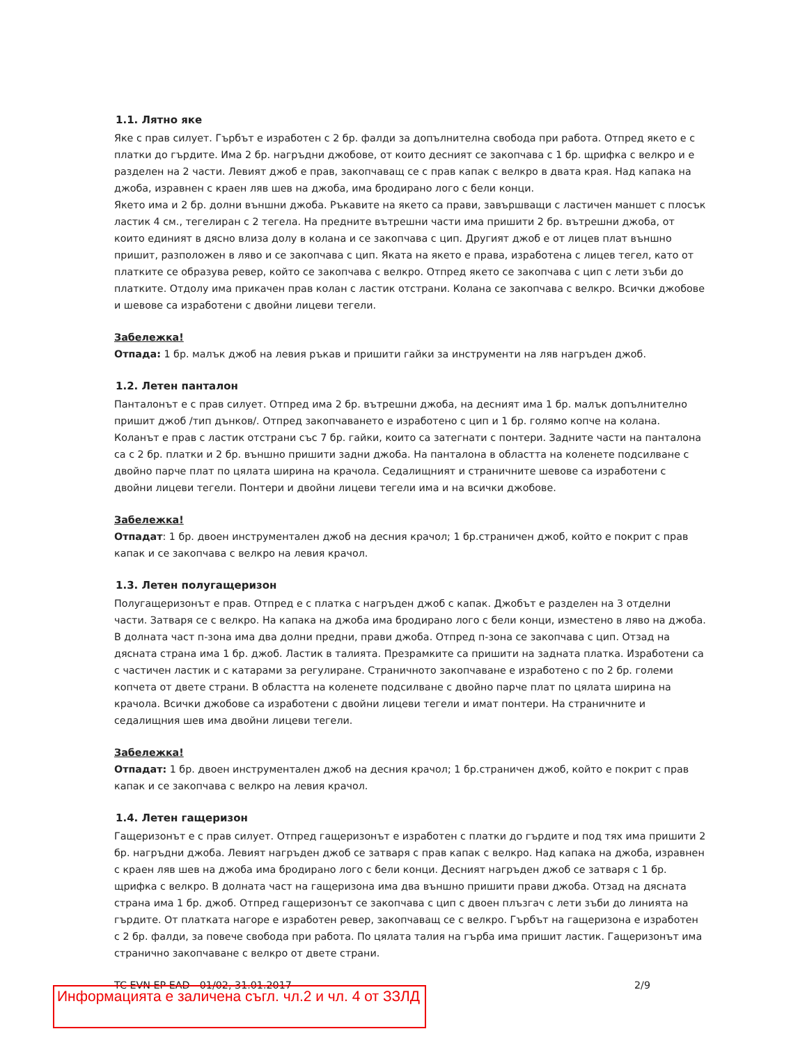1.1. Лятно яке
Яке с прав силует. Гърбът е изработен с 2 бр. фалди за допълнителна свобода при работа. Отпред якето е с платки до гърдите. Има 2 бр. нагръдни джобове, от които десният се закопчава с 1 бр. щрифка с велкро и е разделен на 2 части. Левият джоб е прав, закопчаващ се с прав капак с велкро в двата края. Над капака на джоба, изравнен с краен ляв шев на джоба, има бродирано лого с бели конци.
Якето има и 2 бр. долни външни джоба. Ръкавите на якето са прави, завършващи с ластичен маншет с плосък ластик 4 см., тегелиран с 2 тегела. На предните вътрешни части има пришити 2 бр. вътрешни джоба, от които единият в дясно влиза долу в колана и се закопчава с цип. Другият джоб е от лицев плат външно пришит, разположен в ляво и се закопчава с цип. Яката на якето е права, изработена с лицев тегел, като от платките се образува ревер, който се закопчава с велкро. Отпред якето се закопчава с цип с лети зъби до платките. Отдолу има прикачен прав колан с ластик отстрани. Колана се закопчава с велкро. Всички джобове и шевове са изработени с двойни лицеви тегели.
Забележка!
Отпада: 1 бр. малък джоб на левия ръкав и пришити гайки за инструменти на ляв нагръден джоб.
1.2. Летен панталон
Панталонът е с прав силует. Отпред има 2 бр. вътрешни джоба, на десният има 1 бр. малък допълнително пришит джоб /тип дънков/. Отпред закопчаването е изработено с цип и 1 бр. голямо копче на колана. Коланът е прав с ластик отстрани със 7 бр. гайки, които са затегнати с понтери. Задните части на панталона са с 2 бр. платки и 2 бр. външно пришити задни джоба. На панталона в областта на коленете подсилване с двойно парче плат по цялата ширина на крачола. Седалищният и страничните шевове са изработени с двойни лицеви тегели. Понтери и двойни лицеви тегели има и на всички джобове.
Забележка!
Отпадат: 1 бр. двоен инструментален джоб на десния крачол; 1 бр.страничен джоб, който е покрит с прав капак и се закопчава с велкро на левия крачол.
1.3. Летен полугащеризон
Полугащеризонът е прав. Отпред е с платка с нагръден джоб с капак. Джобът е разделен на 3 отделни части. Затваря се с велкро. На капака на джоба има бродирано лого с бели конци, изместено в ляво на джоба. В долната част п-зона има два долни предни, прави джоба. Отпред п-зона се закопчава с цип. Отзад на дясната страна има 1 бр. джоб. Ластик в талията. Презрамките са пришити на задната платка. Изработени са с частичен ластик и с катарами за регулиране. Страничното закопчаване е изработено с по 2 бр. големи копчета от двете страни. В областта на коленете подсилване с двойно парче плат по цялата ширина на крачола. Всички джобове са изработени с двойни лицеви тегели и имат понтери. На страничните и седалищния шев има двойни лицеви тегели.
Забележка!
Отпадат: 1 бр. двоен инструментален джоб на десния крачол; 1 бр.страничен джоб, който е покрит с прав капак и се закопчава с велкро на левия крачол.
1.4. Летен гащеризон
Гащеризонът е с прав силует. Отпред гащеризонът е изработен с платки до гърдите и под тях има пришити 2 бр. нагръдни джоба. Левият нагръден джоб се затваря с прав капак с велкро. Над капака на джоба, изравнен с краен ляв шев на джоба има бродирано лого с бели конци. Десният нагръден джоб се затваря с 1 бр. щрифка с велкро. В долната част на гащеризона има два външно пришити прави джоба. Отзад на дясната страна има 1 бр. джоб. Отпред гащеризонът се закопчава с цип с двоен плъзгач с лети зъби до линията на гърдите. От платката нагоре е изработен ревер, закопчаващ се с велкро. Гърбът на гащеризона е изработен с 2 бр. фалди, за повече свобода при работа. По цялата талия на гърба има пришит ластик. Гащеризонът има странично закопчаване с велкро от двете страни.
TC EVN EP EAD - 01/02, 31.01.2017 2/9
Информацията е заличена съгл. чл.2 и чл. 4 от ЗЗЛД